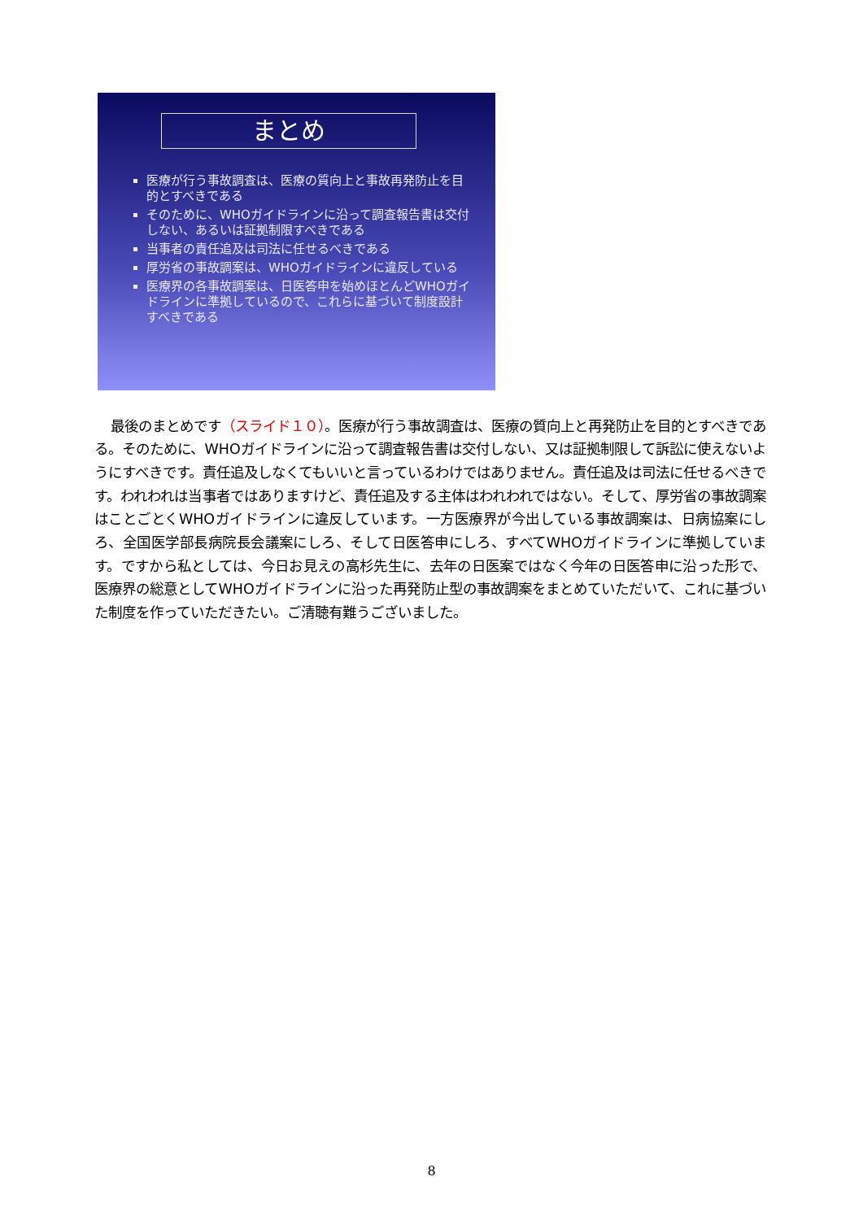まとめ
医療が行う事故調査は、医療の質向上と事故再発防止を目的とすべきである
そのために、WHOガイドラインに沿って調査報告書は交付しない、あるいは証拠制限すべきである
当事者の責任追及は司法に任せるべきである
厚労省の事故調案は、WHOガイドラインに違反している
医療界の各事故調案は、日医答申を始めほとんどWHOガイドラインに準拠しているので、これらに基づいて制度設計すべきである
最後のまとめです（スライド１０）。医療が行う事故調査は、医療の質向上と再発防止を目的とすべきである。そのために、WHOガイドラインに沿って調査報告書は交付しない、又は証拠制限して訴訟に使えないようにすべきです。責任追及しなくてもいいと言っているわけではありません。責任追及は司法に任せるべきです。われわれは当事者ではありますけど、責任追及する主体はわれわれではない。そして、厚労省の事故調案はことごとくWHOガイドラインに違反しています。一方医療界が今出している事故調案は、日病協案にしろ、全国医学部長病院長会議案にしろ、そして日医答申にしろ、すべてWHOガイドラインに準拠しています。ですから私としては、今日お見えの高杉先生に、去年の日医案ではなく今年の日医答申に沿った形で、医療界の総意としてWHOガイドラインに沿った再発防止型の事故調案をまとめていただいて、これに基づいた制度を作っていただきたい。ご清聴有難うございました。
8